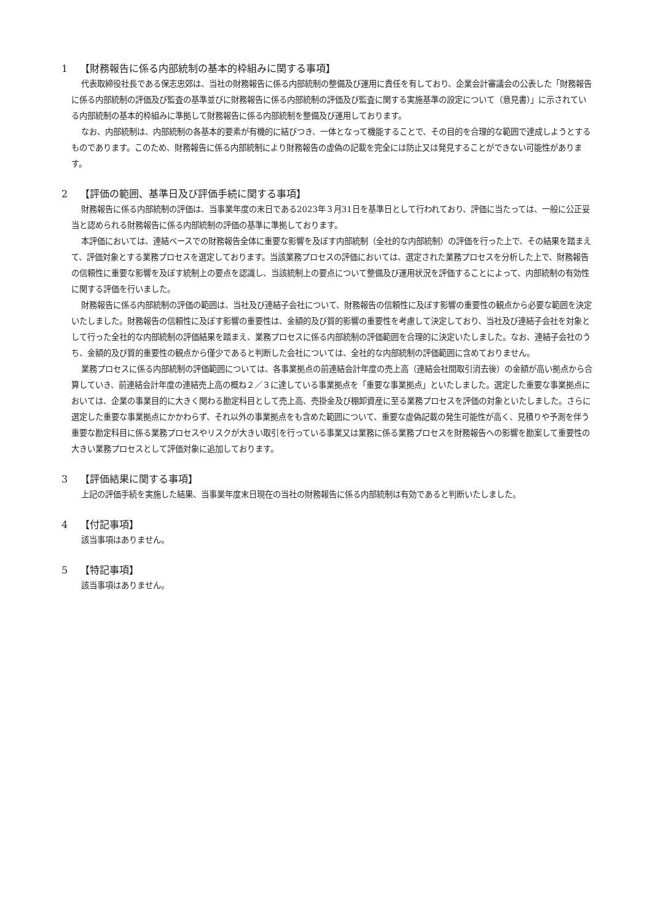1 【財務報告に係る内部統制の基本的枠組みに関する事項】
代表取締役社長である保志忠郊は、当社の財務報告に係る内部統制の整備及び運用に責任を有しており、企業会計審議会の公表した「財務報告に係る内部統制の評価及び監査の基準並びに財務報告に係る内部統制の評価及び監査に関する実施基準の設定について（意見書）」に示されている内部統制の基本的枠組みに準拠して財務報告に係る内部統制を整備及び運用しております。
なお、内部統制は、内部統制の各基本的要素が有機的に結びつき、一体となって機能することで、その目的を合理的な範囲で達成しようとするものであります。このため、財務報告に係る内部統制により財務報告の虚偽の記載を完全には防止又は発見することができない可能性があります。
2 【評価の範囲、基準日及び評価手続に関する事項】
財務報告に係る内部統制の評価は、当事業年度の末日である2023年３月31日を基準日として行われており、評価に当たっては、一般に公正妥当と認められる財務報告に係る内部統制の評価の基準に準拠しております。
本評価においては、連結ベースでの財務報告全体に重要な影響を及ぼす内部統制（全社的な内部統制）の評価を行った上で、その結果を踏まえて、評価対象とする業務プロセスを選定しております。当該業務プロセスの評価においては、選定された業務プロセスを分析した上で、財務報告の信頼性に重要な影響を及ぼす統制上の要点を認識し、当該統制上の要点について整備及び運用状況を評価することによって、内部統制の有効性に関する評価を行いました。
財務報告に係る内部統制の評価の範囲は、当社及び連結子会社について、財務報告の信頼性に及ぼす影響の重要性の観点から必要な範囲を決定いたしました。財務報告の信頼性に及ぼす影響の重要性は、金額的及び質的影響の重要性を考慮して決定しており、当社及び連結子会社を対象として行った全社的な内部統制の評価結果を踏まえ、業務プロセスに係る内部統制の評価範囲を合理的に決定いたしました。なお、連結子会社のうち、金額的及び質的重要性の観点から僅少であると判断した会社については、全社的な内部統制の評価範囲に含めておりません。
業務プロセスに係る内部統制の評価範囲については、各事業拠点の前連結会計年度の売上高（連結会社間取引消去後）の金額が高い拠点から合算していき、前連結会計年度の連結売上高の概ね２／３に達している事業拠点を「重要な事業拠点」といたしました。選定した重要な事業拠点においては、企業の事業目的に大きく関わる勘定科目として売上高、売掛金及び棚卸資産に至る業務プロセスを評価の対象といたしました。さらに選定した重要な事業拠点にかかわらず、それ以外の事業拠点をも含めた範囲について、重要な虚偽記載の発生可能性が高く、見積りや予測を伴う重要な勘定科目に係る業務プロセスやリスクが大きい取引を行っている事業又は業務に係る業務プロセスを財務報告への影響を勘案して重要性の大きい業務プロセスとして評価対象に追加しております。
3 【評価結果に関する事項】
上記の評価手続を実施した結果、当事業年度末日現在の当社の財務報告に係る内部統制は有効であると判断いたしました。
4 【付記事項】
該当事項はありません。
5 【特記事項】
該当事項はありません。